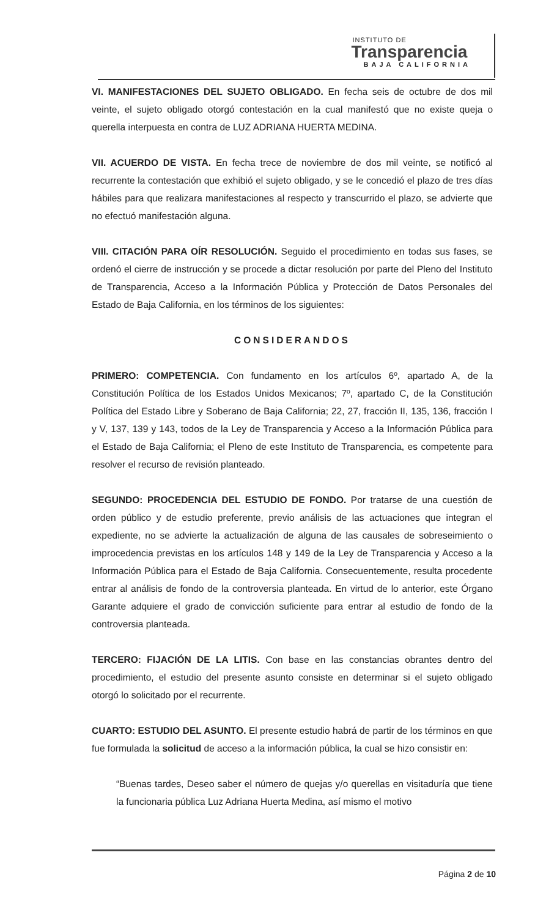INSTITUTO DE
Transparencia
BAJA CALIFORNIA
VI. MANIFESTACIONES DEL SUJETO OBLIGADO. En fecha seis de octubre de dos mil veinte, el sujeto obligado otorgó contestación en la cual manifestó que no existe queja o querella interpuesta en contra de LUZ ADRIANA HUERTA MEDINA.
VII. ACUERDO DE VISTA. En fecha trece de noviembre de dos mil veinte, se notificó al recurrente la contestación que exhibió el sujeto obligado, y se le concedió el plazo de tres días hábiles para que realizara manifestaciones al respecto y transcurrido el plazo, se advierte que no efectuó manifestación alguna.
VIII. CITACIÓN PARA OÍR RESOLUCIÓN. Seguido el procedimiento en todas sus fases, se ordenó el cierre de instrucción y se procede a dictar resolución por parte del Pleno del Instituto de Transparencia, Acceso a la Información Pública y Protección de Datos Personales del Estado de Baja California, en los términos de los siguientes:
CONSIDERANDOS
PRIMERO: COMPETENCIA. Con fundamento en los artículos 6º, apartado A, de la Constitución Política de los Estados Unidos Mexicanos; 7º, apartado C, de la Constitución Política del Estado Libre y Soberano de Baja California; 22, 27, fracción II, 135, 136, fracción I y V, 137, 139 y 143, todos de la Ley de Transparencia y Acceso a la Información Pública para el Estado de Baja California; el Pleno de este Instituto de Transparencia, es competente para resolver el recurso de revisión planteado.
SEGUNDO: PROCEDENCIA DEL ESTUDIO DE FONDO. Por tratarse de una cuestión de orden público y de estudio preferente, previo análisis de las actuaciones que integran el expediente, no se advierte la actualización de alguna de las causales de sobreseimiento o improcedencia previstas en los artículos 148 y 149 de la Ley de Transparencia y Acceso a la Información Pública para el Estado de Baja California. Consecuentemente, resulta procedente entrar al análisis de fondo de la controversia planteada. En virtud de lo anterior, este Órgano Garante adquiere el grado de convicción suficiente para entrar al estudio de fondo de la controversia planteada.
TERCERO: FIJACIÓN DE LA LITIS. Con base en las constancias obrantes dentro del procedimiento, el estudio del presente asunto consiste en determinar si el sujeto obligado otorgó lo solicitado por el recurrente.
CUARTO: ESTUDIO DEL ASUNTO. El presente estudio habrá de partir de los términos en que fue formulada la solicitud de acceso a la información pública, la cual se hizo consistir en:
“Buenas tardes, Deseo saber el número de quejas y/o querellas en visitaduría que tiene la funcionaria pública Luz Adriana Huerta Medina, así mismo el motivo
Página 2 de 10